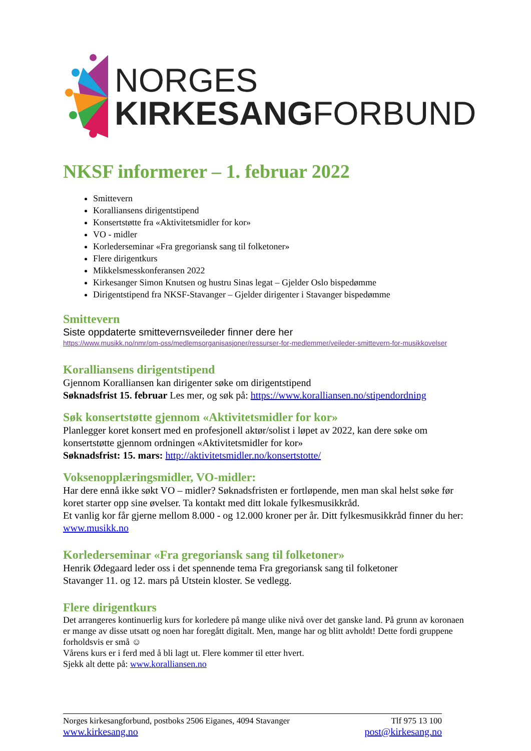NORGES
KIRKESANGFORBUND
NKSF informerer – 1. februar 2022
Smittevern
Koralliansens dirigentstipend
Konsertstøtte fra «Aktivitetsmidler for kor»
VO - midler
Korlederseminar «Fra gregoriansk sang til folketoner»
Flere dirigentkurs
Mikkelsmesskonferansen 2022
Kirkesanger Simon Knutsen og hustru Sinas legat – Gjelder Oslo bispedømme
Dirigentstipend fra NKSF-Stavanger – Gjelder dirigenter i Stavanger bispedømme
Smittevern
Siste oppdaterte smittevernsveileder finner dere her
https://www.musikk.no/nmr/om-oss/medlemsorganisasjoner/ressurser-for-medlemmer/veileder-smittevern-for-musikkovelser
Koralliansens dirigentstipend
Gjennom Koralliansen kan dirigenter søke om dirigentstipend
Søknadsfrist 15. februar Les mer, og søk på: https://www.koralliansen.no/stipendordning
Søk konsertstøtte gjennom «Aktivitetsmidler for kor»
Planlegger koret konsert med en profesjonell aktør/solist i løpet av 2022, kan dere søke om konsertstøtte gjennom ordningen «Aktivitetsmidler for kor»
Søknadsfrist: 15. mars: http://aktivitetsmidler.no/konsertstotte/
Voksenopplæringsmidler, VO-midler:
Har dere ennå ikke søkt VO – midler? Søknadsfristen er fortløpende, men man skal helst søke før koret starter opp sine øvelser. Ta kontakt med ditt lokale fylkesmusikkråd.
Et vanlig kor får gjerne mellom 8.000 - og 12.000 kroner per år. Ditt fylkesmusikkråd finner du her: www.musikk.no
Korlederseminar «Fra gregoriansk sang til folketoner»
Henrik Ødegaard leder oss i det spennende tema Fra gregoriansk sang til folketoner
Stavanger 11. og 12. mars på Utstein kloster. Se vedlegg.
Flere dirigentkurs
Det arrangeres kontinuerlig kurs for korledere på mange ulike nivå over det ganske land. På grunn av koronaen er mange av disse utsatt og noen har foregått digitalt. Men, mange har og blitt avholdt! Dette fordi gruppene forholdsvis er små ☺
Vårens kurs er i ferd med å bli lagt ut. Flere kommer til etter hvert.
Sjekk alt dette på: www.koralliansen.no
Norges kirkesangforbund, postboks 2506 Eiganes, 4094 Stavanger Tlf 975 13 100
www.kirkesang.no post@kirkesang.no